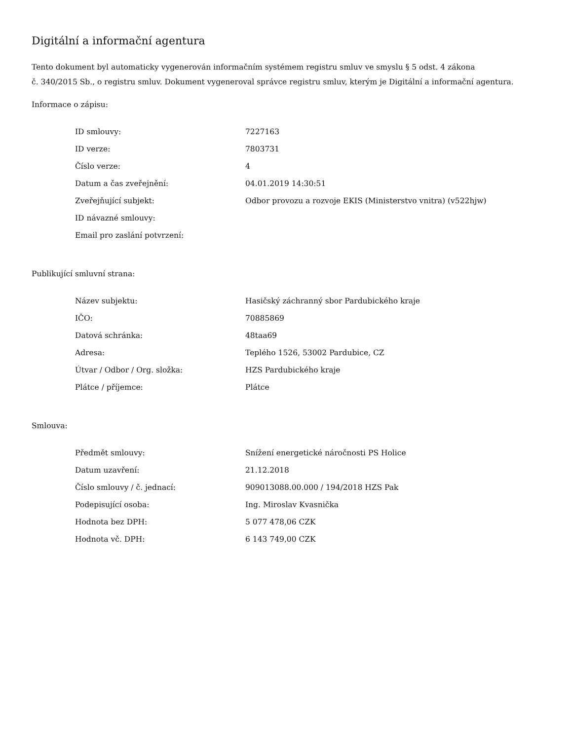Digitální a informační agentura
Tento dokument byl automaticky vygenerován informačním systémem registru smluv ve smyslu § 5 odst. 4 zákona
č. 340/2015 Sb., o registru smluv. Dokument vygeneroval správce registru smluv, kterým je Digitální a informační agentura.
Informace o zápisu:
| ID smlouvy: | 7227163 |
| ID verze: | 7803731 |
| Číslo verze: | 4 |
| Datum a čas zveřejnění: | 04.01.2019 14:30:51 |
| Zveřejňující subjekt: | Odbor provozu a rozvoje EKIS (Ministerstvo vnitra) (v522hjw) |
| ID návazné smlouvy: | |
| Email pro zaslání potvrzení: | |
Publikující smluvní strana:
| Název subjektu: | Hasičský záchranný sbor Pardubického kraje |
| IČO: | 70885869 |
| Datová schránka: | 48taa69 |
| Adresa: | Teplého 1526, 53002 Pardubice, CZ |
| Útvar / Odbor / Org. složka: | HZS Pardubického kraje |
| Plátce / příjemce: | Plátce |
Smlouva:
| Předmět smlouvy: | Snížení energetické náročnosti PS Holice |
| Datum uzavření: | 21.12.2018 |
| Číslo smlouvy / č. jednací: | 909013088.00.000 / 194/2018 HZS Pak |
| Podepisující osoba: | Ing. Miroslav Kvasnička |
| Hodnota bez DPH: | 5 077 478,06 CZK |
| Hodnota vč. DPH: | 6 143 749,00 CZK |